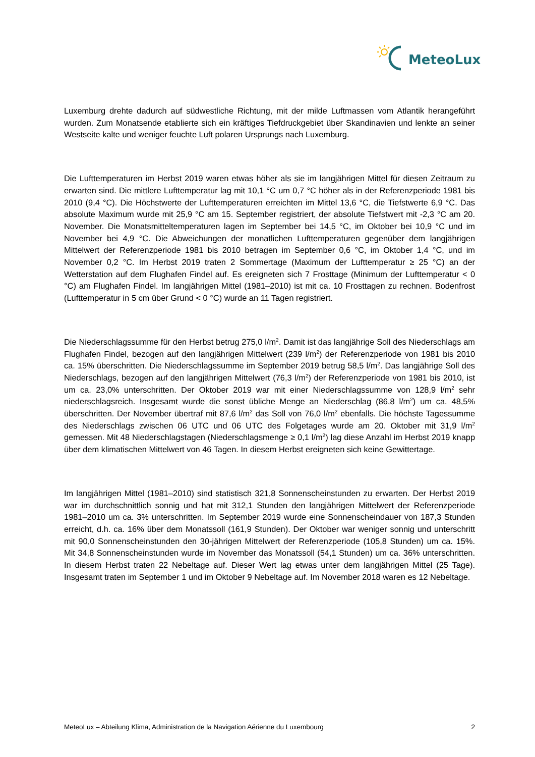MeteoLux
Luxemburg drehte dadurch auf südwestliche Richtung, mit der milde Luftmassen vom Atlantik herangeführt wurden. Zum Monatsende etablierte sich ein kräftiges Tiefdruckgebiet über Skandinavien und lenkte an seiner Westseite kalte und weniger feuchte Luft polaren Ursprungs nach Luxemburg.
Die Lufttemperaturen im Herbst 2019 waren etwas höher als sie im langjährigen Mittel für diesen Zeitraum zu erwarten sind. Die mittlere Lufttemperatur lag mit 10,1 °C um 0,7 °C höher als in der Referenzperiode 1981 bis 2010 (9,4 °C). Die Höchstwerte der Lufttemperaturen erreichten im Mittel 13,6 °C, die Tiefstwerte 6,9 °C. Das absolute Maximum wurde mit 25,9 °C am 15. September registriert, der absolute Tiefstwert mit -2,3 °C am 20. November. Die Monatsmitteltemperaturen lagen im September bei 14,5 °C, im Oktober bei 10,9 °C und im November bei 4,9 °C. Die Abweichungen der monatlichen Lufttemperaturen gegenüber dem langjährigen Mittelwert der Referenzperiode 1981 bis 2010 betragen im September 0,6 °C, im Oktober 1,4 °C, und im November 0,2 °C. Im Herbst 2019 traten 2 Sommertage (Maximum der Lufttemperatur ≥ 25 °C) an der Wetterstation auf dem Flughafen Findel auf. Es ereigneten sich 7 Frosttage (Minimum der Lufttemperatur < 0 °C) am Flughafen Findel. Im langjährigen Mittel (1981–2010) ist mit ca. 10 Frosttagen zu rechnen. Bodenfrost (Lufttemperatur in 5 cm über Grund < 0 °C) wurde an 11 Tagen registriert.
Die Niederschlagssumme für den Herbst betrug 275,0 l/m<sup>2</sup>. Damit ist das langjährige Soll des Niederschlags am Flughafen Findel, bezogen auf den langjährigen Mittelwert (239 l/m<sup>2</sup>) der Referenzperiode von 1981 bis 2010 ca. 15% überschritten. Die Niederschlagssumme im September 2019 betrug 58,5 l/m<sup>2</sup>. Das langjährige Soll des Niederschlags, bezogen auf den langjährigen Mittelwert (76,3 l/m<sup>2</sup>) der Referenzperiode von 1981 bis 2010, ist um ca. 23,0% unterschritten. Der Oktober 2019 war mit einer Niederschlagssumme von 128,9 l/m<sup>2</sup> sehr niederschlagsreich. Insgesamt wurde die sonst übliche Menge an Niederschlag (86,8 l/m<sup>2</sup>) um ca. 48,5% überschritten. Der November übertraf mit 87,6 l/m<sup>2</sup> das Soll von 76,0 l/m<sup>2</sup> ebenfalls. Die höchste Tagessumme des Niederschlags zwischen 06 UTC und 06 UTC des Folgetages wurde am 20. Oktober mit 31,9 l/m<sup>2</sup> gemessen. Mit 48 Niederschlagstagen (Niederschlagsmenge ≥ 0,1 l/m<sup>2</sup>) lag diese Anzahl im Herbst 2019 knapp über dem klimatischen Mittelwert von 46 Tagen. In diesem Herbst ereigneten sich keine Gewittertage.
Im langjährigen Mittel (1981–2010) sind statistisch 321,8 Sonnenscheinstunden zu erwarten. Der Herbst 2019 war im durchschnittlich sonnig und hat mit 312,1 Stunden den langjährigen Mittelwert der Referenzperiode 1981–2010 um ca. 3% unterschritten. Im September 2019 wurde eine Sonnenscheindauer von 187,3 Stunden erreicht, d.h. ca. 16% über dem Monatssoll (161,9 Stunden). Der Oktober war weniger sonnig und unterschritt mit 90,0 Sonnenscheinstunden den 30-jährigen Mittelwert der Referenzperiode (105,8 Stunden) um ca. 15%. Mit 34,8 Sonnenscheinstunden wurde im November das Monatssoll (54,1 Stunden) um ca. 36% unterschritten. In diesem Herbst traten 22 Nebeltage auf. Dieser Wert lag etwas unter dem langjährigen Mittel (25 Tage). Insgesamt traten im September 1 und im Oktober 9 Nebeltage auf. Im November 2018 waren es 12 Nebeltage.
MeteoLux – Abteilung Klima, Administration de la Navigation Aérienne du Luxembourg 2